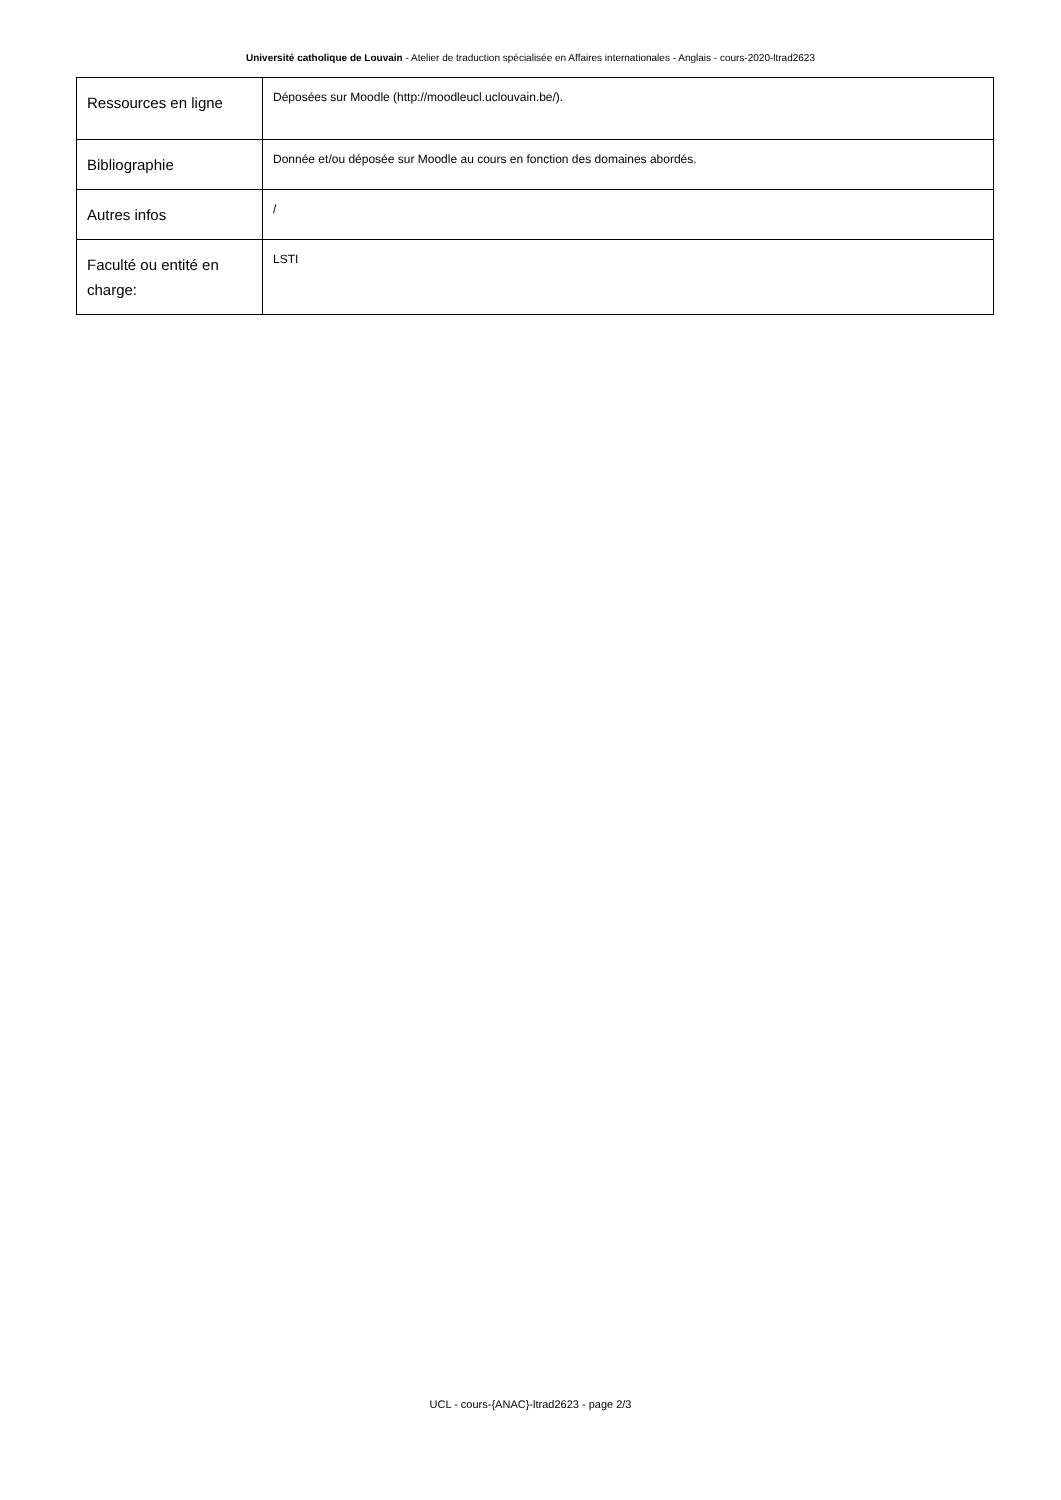Université catholique de Louvain - Atelier de traduction spécialisée en Affaires internationales - Anglais - cours-2020-ltrad2623
| Ressources en ligne | Déposées sur Moodle (http://moodleucl.uclouvain.be/). |
| Bibliographie | Donnée et/ou déposée sur Moodle au cours en fonction des domaines abordés. |
| Autres infos | / |
| Faculté ou entité en charge: | LSTI |
UCL - cours-{ANAC}-ltrad2623 - page 2/3